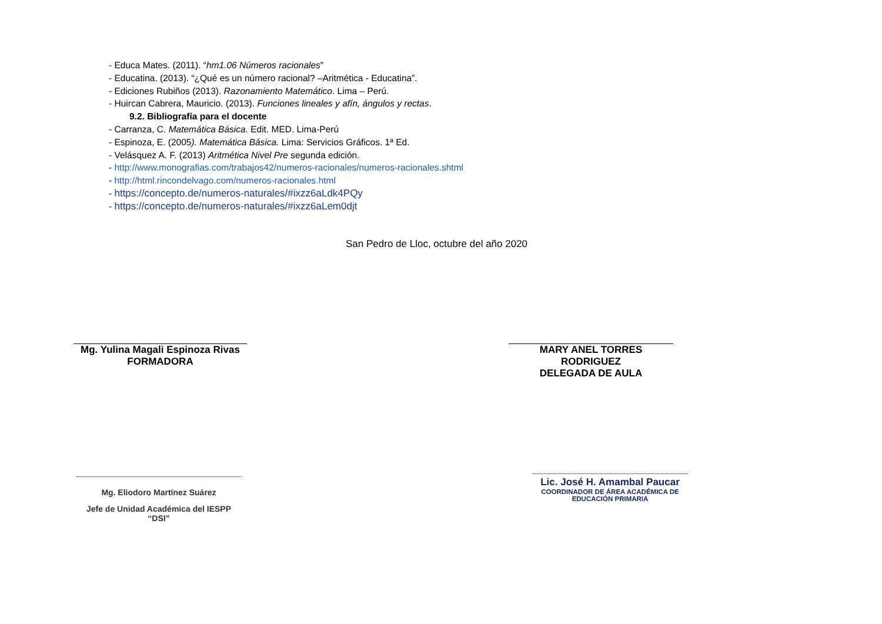- Educa Mates. (2011). “hm1.06 Números racionales”
- Educatina. (2013). “¿Qué es un número racional? –Aritmética - Educatina”.
- Ediciones Rubiños (2013). Razonamiento Matemático. Lima – Perú.
- Huircan Cabrera, Mauricio. (2013). Funciones lineales y afín, ángulos y rectas.
9.2. Bibliografía para el docente
- Carranza, C. Matemática Básica. Edit. MED. Lima-Perú
- Espinoza, E. (2005). Matemática Básica. Lima: Servicios Gráficos. 1ª Ed.
- Velásquez A. F. (2013) Aritmética Nivel Pre segunda edición.
- http://www.monografias.com/trabajos42/numeros-racionales/numeros-racionales.shtml
- http://html.rincondelvago.com/numeros-racionales.html
- https://concepto.de/numeros-naturales/#ixzz6aLdk4PQy
- https://concepto.de/numeros-naturales/#ixzz6aLem0djt
San Pedro de Lloc, octubre del año 2020
Mg. Yulina Magali Espinoza Rivas
FORMADORA
MARY ANEL TORRES RODRIGUEZ
DELEGADA DE AULA
Mg. Eliodoro Martínez Suárez
Jefe de Unidad Académica del IESPP “DSI”
Lic. José H. Amambal Paucar
COORDINADOR DE ÁREA ACADÉMICA DE
EDUCACIÓN PRIMARIA